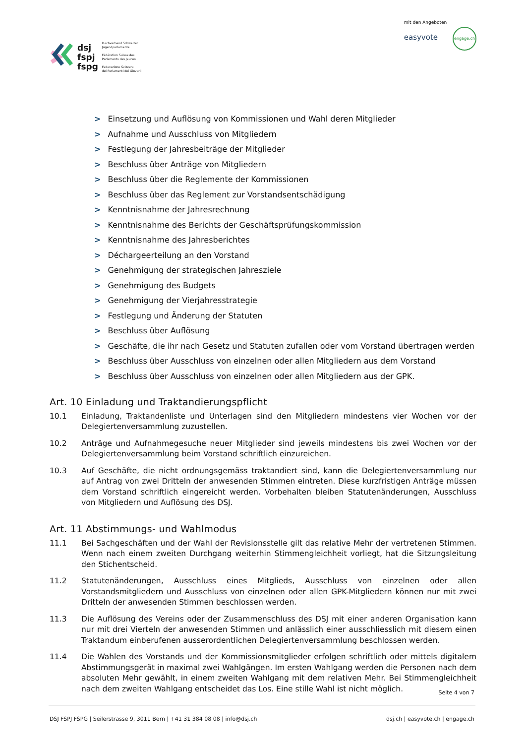dsj
fspj
fspg
Dachverband Schweizer
Jugendparlamente
Fédération Suisse des
Parlements des Jeunes
Federazione Svizzera
dei Parlamenti dei Giovani
mit den Angeboten
easyvote engage.ch
> Einsetzung und Auflösung von Kommissionen und Wahl deren Mitglieder
> Aufnahme und Ausschluss von Mitgliedern
> Festlegung der Jahresbeiträge der Mitglieder
> Beschluss über Anträge von Mitgliedern
> Beschluss über die Reglemente der Kommissionen
> Beschluss über das Reglement zur Vorstandsentschädigung
> Kenntnisnahme der Jahresrechnung
> Kenntnisnahme des Berichts der Geschäftsprüfungskommission
> Kenntnisnahme des Jahresberichtes
> Déchargeerteilung an den Vorstand
> Genehmigung der strategischen Jahresziele
> Genehmigung des Budgets
> Genehmigung der Vierjahresstrategie
> Festlegung und Änderung der Statuten
> Beschluss über Auflösung
> Geschäfte, die ihr nach Gesetz und Statuten zufallen oder vom Vorstand übertragen werden
> Beschluss über Ausschluss von einzelnen oder allen Mitgliedern aus dem Vorstand
> Beschluss über Ausschluss von einzelnen oder allen Mitgliedern aus der GPK.
Art. 10 Einladung und Traktandierungspflicht
10.1 Einladung, Traktandenliste und Unterlagen sind den Mitgliedern mindestens vier Wochen vor der Delegiertenversammlung zuzustellen.
10.2 Anträge und Aufnahmegesuche neuer Mitglieder sind jeweils mindestens bis zwei Wochen vor der Delegiertenversammlung beim Vorstand schriftlich einzureichen.
10.3 Auf Geschäfte, die nicht ordnungsgemäss traktandiert sind, kann die Delegiertenversammlung nur auf Antrag von zwei Dritteln der anwesenden Stimmen eintreten. Diese kurzfristigen Anträge müssen dem Vorstand schriftlich eingereicht werden. Vorbehalten bleiben Statutenänderungen, Ausschluss von Mitgliedern und Auflösung des DSJ.
Art. 11 Abstimmungs- und Wahlmodus
11.1 Bei Sachgeschäften und der Wahl der Revisionsstelle gilt das relative Mehr der vertretenen Stimmen. Wenn nach einem zweiten Durchgang weiterhin Stimmengleichheit vorliegt, hat die Sitzungsleitung den Stichentscheid.
11.2 Statutenänderungen, Ausschluss eines Mitglieds, Ausschluss von einzelnen oder allen Vorstandsmitgliedern und Ausschluss von einzelnen oder allen GPK-Mitgliedern können nur mit zwei Dritteln der anwesenden Stimmen beschlossen werden.
11.3 Die Auflösung des Vereins oder der Zusammenschluss des DSJ mit einer anderen Organisation kann nur mit drei Vierteln der anwesenden Stimmen und anlässlich einer ausschliesslich mit diesem einen Traktandum einberufenen ausserordentlichen Delegiertenversammlung beschlossen werden.
11.4 Die Wahlen des Vorstands und der Kommissionsmitglieder erfolgen schriftlich oder mittels digitalem Abstimmungsgerät in maximal zwei Wahlgängen. Im ersten Wahlgang werden die Personen nach dem absoluten Mehr gewählt, in einem zweiten Wahlgang mit dem relativen Mehr. Bei Stimmengleichheit nach dem zweiten Wahlgang entscheidet das Los. Eine stille Wahl ist nicht möglich.
Seite 4 von 7
DSJ FSPJ FSPG | Seilerstrasse 9, 3011 Bern | +41 31 384 08 08 | info@dsj.ch
dsj.ch | easyvote.ch | engage.ch